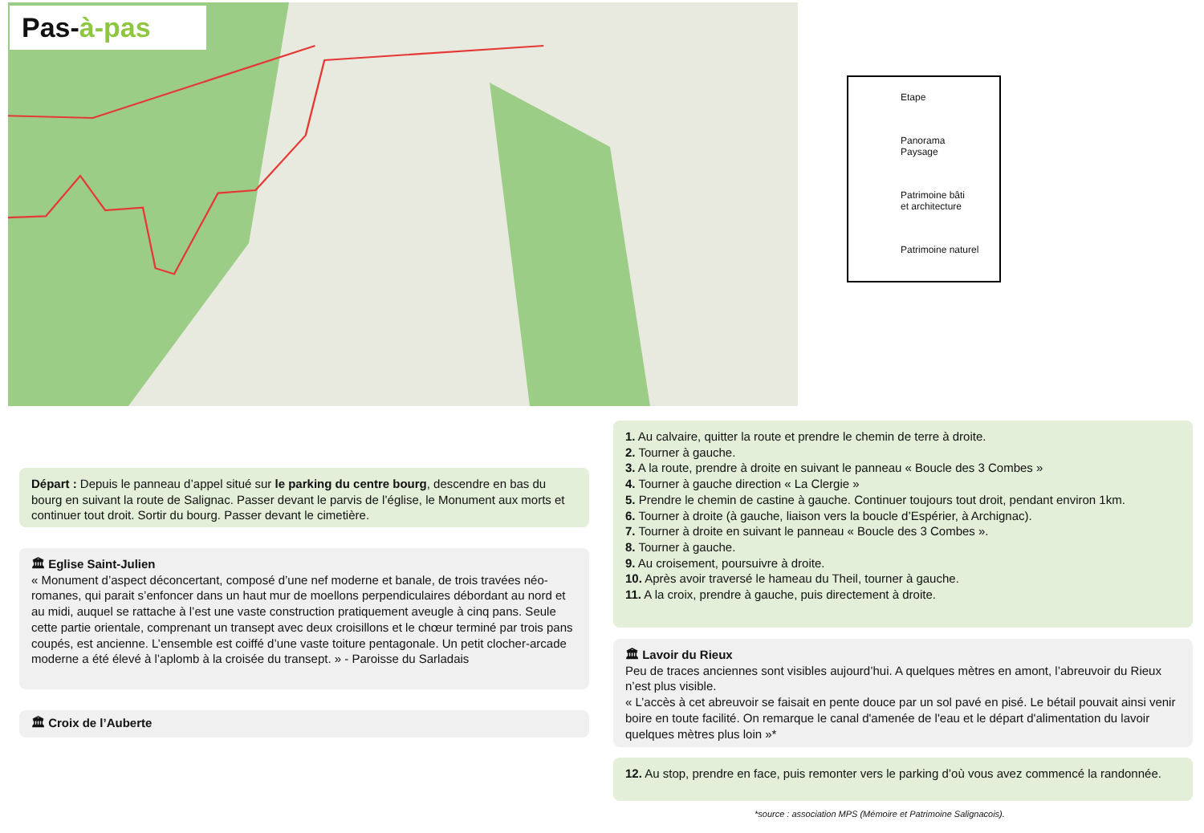Pas-à-pas
Etape
Panorama
Paysage
Patrimoine bâti
et architecture
Patrimoine naturel
Départ : Depuis le panneau d’appel situé sur le parking du centre bourg, descendre en bas du bourg en suivant la route de Salignac. Passer devant le parvis de l’église, le Monument aux morts et continuer tout droit. Sortir du bourg. Passer devant le cimetière.
🏛 Eglise Saint-Julien
« Monument d’aspect déconcertant, composé d’une nef moderne et banale, de trois travées néo-romanes, qui parait s’enfoncer dans un haut mur de moellons perpendiculaires débordant au nord et au midi, auquel se rattache à l’est une vaste construction pratiquement aveugle à cinq pans. Seule cette partie orientale, comprenant un transept avec deux croisillons et le chœur terminé par trois pans coupés, est ancienne. L’ensemble est coiffé d’une vaste toiture pentagonale. Un petit clocher-arcade moderne a été élevé à l’aplomb à la croisée du transept. » - Paroisse du Sarladais
🏛 Croix de l’Auberte
1. Au calvaire, quitter la route et prendre le chemin de terre à droite.
2. Tourner à gauche.
3. A la route, prendre à droite en suivant le panneau « Boucle des 3 Combes »
4. Tourner à gauche direction « La Clergie »
5. Prendre le chemin de castine à gauche. Continuer toujours tout droit, pendant environ 1km.
6. Tourner à droite (à gauche, liaison vers la boucle d’Espérier, à Archignac).
7. Tourner à droite en suivant le panneau « Boucle des 3 Combes ».
8. Tourner à gauche.
9. Au croisement, poursuivre à droite.
10. Après avoir traversé le hameau du Theil, tourner à gauche.
11. A la croix, prendre à gauche, puis directement à droite.
🏛 Lavoir du Rieux
Peu de traces anciennes sont visibles aujourd’hui. A quelques mètres en amont, l’abreuvoir du Rieux n’est plus visible.
« L’accès à cet abreuvoir se faisait en pente douce par un sol pavé en pisé. Le bétail pouvait ainsi venir boire en toute facilité. On remarque le canal d'amenée de l'eau et le départ d'alimentation du lavoir quelques mètres plus loin »*
12. Au stop, prendre en face, puis remonter vers le parking d’où vous avez commencé la randonnée.
*source : association MPS (Mémoire et Patrimoine Salignacois).